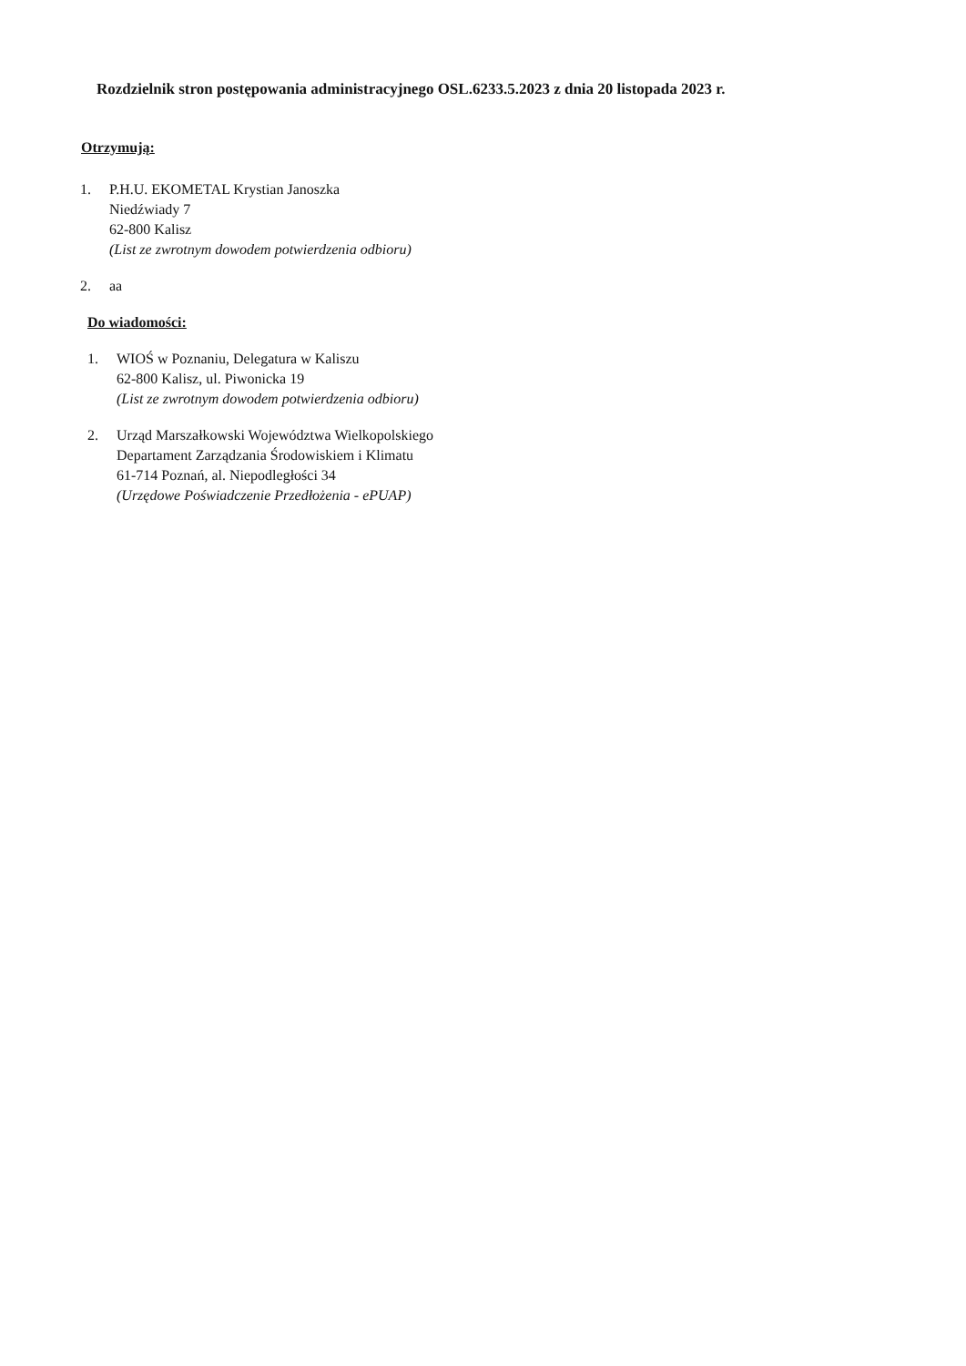Rozdzielnik stron postępowania administracyjnego OSL.6233.5.2023 z dnia 20 listopada 2023 r.
Otrzymują:
1. P.H.U. EKOMETAL Krystian Janoszka
Niedźwiady 7
62-800 Kalisz
(List ze zwrotnym dowodem potwierdzenia odbioru)
2. aa
Do wiadomości:
1. WIOŚ w Poznaniu, Delegatura w Kaliszu
62-800 Kalisz, ul. Piwonicka 19
(List ze zwrotnym dowodem potwierdzenia odbioru)
2. Urząd Marszałkowski Województwa Wielkopolskiego
Departament Zarządzania Środowiskiem i Klimatu
61-714 Poznań, al. Niepodległości 34
(Urzędowe Poświadczenie Przedłożenia - ePUAP)